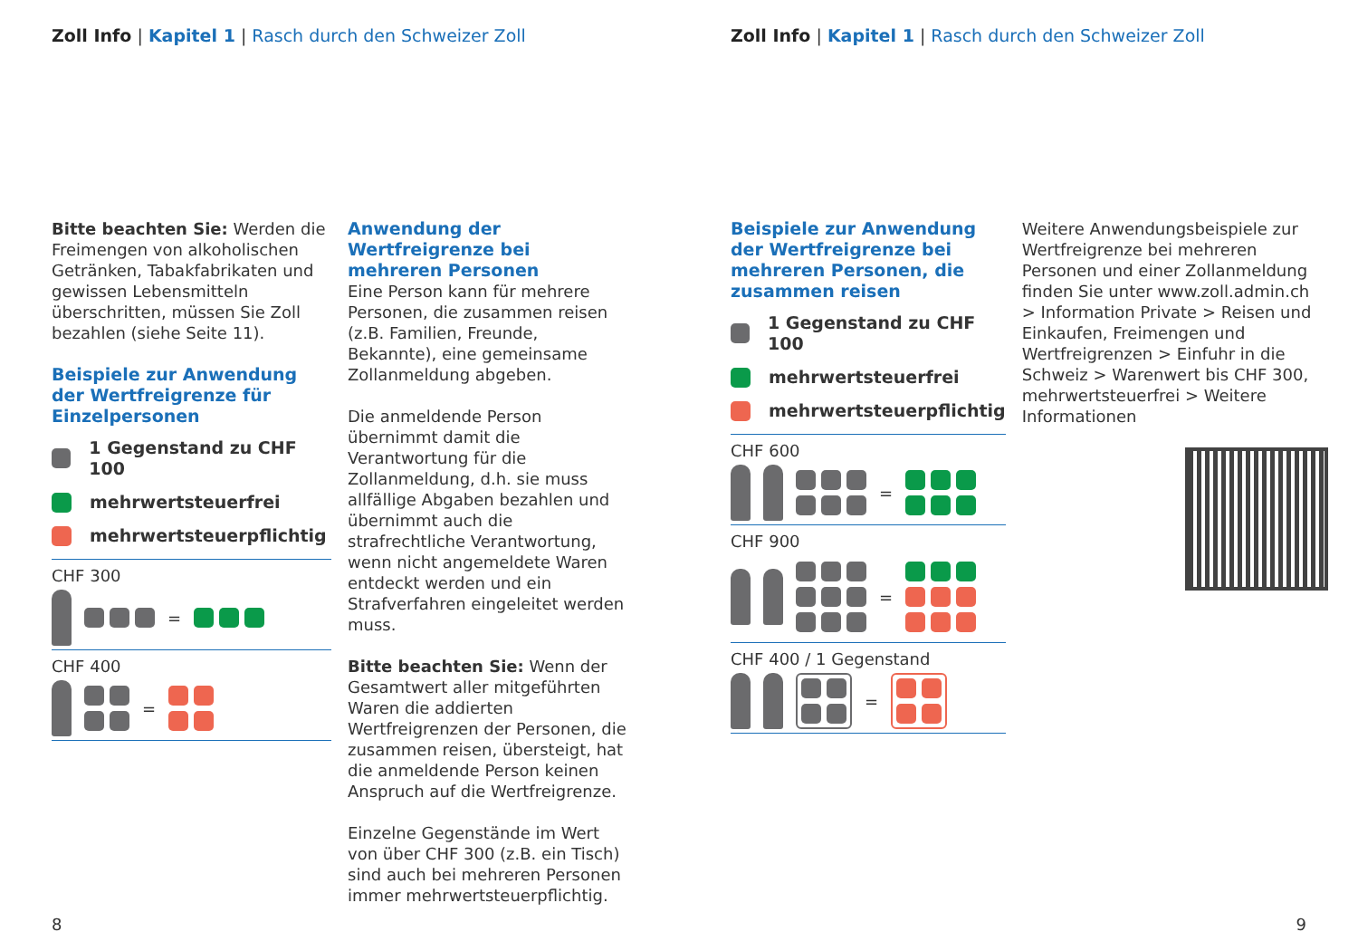Zoll Info | Kapitel 1 | Rasch durch den Schweizer Zoll
Bitte beachten Sie: Werden die Freimengen von alkoholischen Getränken, Tabakfabrikaten und gewissen Lebensmitteln überschritten, müssen Sie Zoll bezahlen (siehe Seite 11).
Beispiele zur Anwendung der Wertfreigrenze für Einzelpersonen
1 Gegenstand zu CHF 100
mehrwertsteuerfrei
mehrwertsteuerpflichtig
CHF 300
=
CHF 400
=
Anwendung der Wertfreigrenze bei mehreren Personen
Eine Person kann für mehrere Personen, die zusammen reisen (z.B. Familien, Freunde, Bekannte), eine gemeinsame Zollanmeldung abgeben.
Die anmeldende Person übernimmt damit die Verantwortung für die Zollanmeldung, d.h. sie muss allfällige Abgaben bezahlen und übernimmt auch die strafrechtliche Verantwortung, wenn nicht angemeldete Waren entdeckt werden und ein Strafverfahren eingeleitet werden muss.
Bitte beachten Sie: Wenn der Gesamtwert aller mitgeführten Waren die addierten Wertfreigrenzen der Personen, die zusammen reisen, übersteigt, hat die anmeldende Person keinen Anspruch auf die Wertfreigrenze.
Einzelne Gegenstände im Wert von über CHF 300 (z.B. ein Tisch) sind auch bei mehreren Personen immer mehrwertsteuerpflichtig.
8
Zoll Info | Kapitel 1 | Rasch durch den Schweizer Zoll
Beispiele zur Anwendung der Wertfreigrenze bei mehreren Personen, die zusammen reisen
1 Gegenstand zu CHF 100
mehrwertsteuerfrei
mehrwertsteuerpflichtig
CHF 600
=
CHF 900
=
CHF 400 / 1 Gegenstand
=
Weitere Anwendungsbeispiele zur Wertfreigrenze bei mehreren Personen und einer Zollanmeldung finden Sie unter www.zoll.admin.ch > Information Private > Reisen und Einkaufen, Freimengen und Wertfreigrenzen > Einfuhr in die Schweiz > Warenwert bis CHF 300, mehrwertsteuerfrei > Weitere Informationen
9